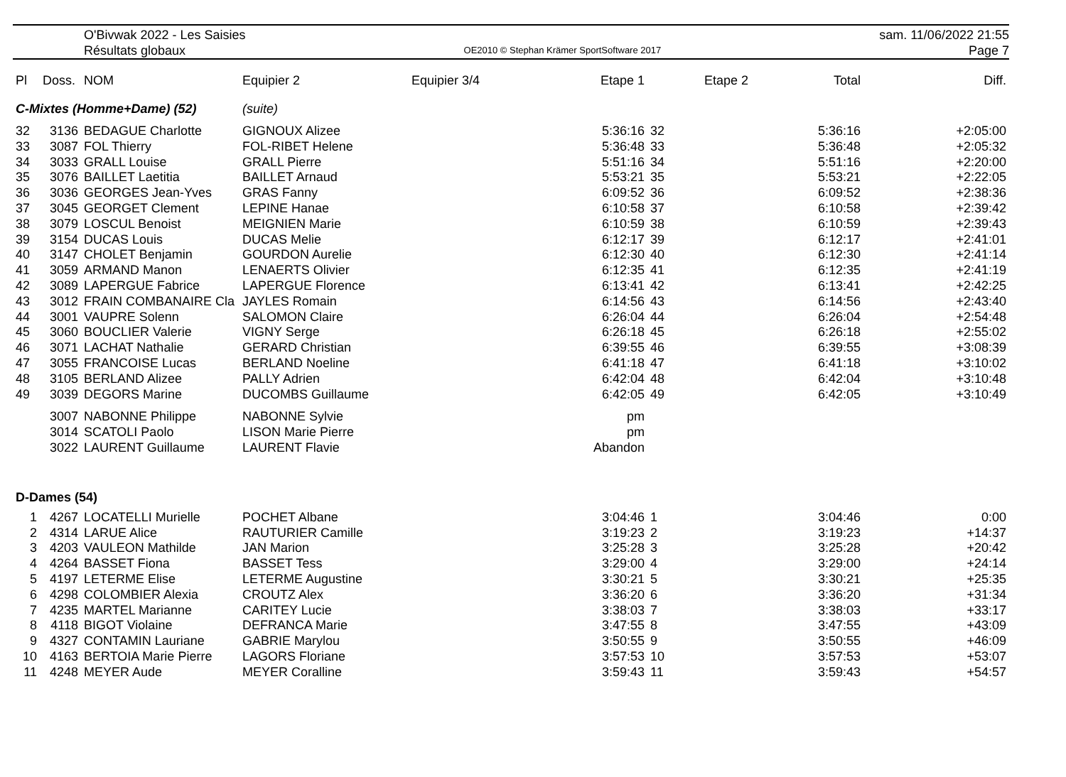O'Bivwak 2022 - Les Saisies
Résultats globaux
OE2010 © Stephan Krämer SportSoftware 2017
sam. 11/06/2022 21:55
Page 7
| Pl | Doss. | NOM | Equipier 2 | Equipier 3/4 | Etape 1 | | Etape 2 | Total | Diff. |
| --- | --- | --- | --- | --- | --- | --- | --- | --- | --- |
| C-Mixtes (Homme+Dame) (52) | | | (suite) | | | | | | |
| 32 | 3136 | BEDAGUE Charlotte | GIGNOUX Alizee | | 5:36:16 | 32 | | 5:36:16 | +2:05:00 |
| 33 | 3087 | FOL Thierry | FOL-RIBET Helene | | 5:36:48 | 33 | | 5:36:48 | +2:05:32 |
| 34 | 3033 | GRALL Louise | GRALL Pierre | | 5:51:16 | 34 | | 5:51:16 | +2:20:00 |
| 35 | 3076 | BAILLET Laetitia | BAILLET Arnaud | | 5:53:21 | 35 | | 5:53:21 | +2:22:05 |
| 36 | 3036 | GEORGES Jean-Yves | GRAS Fanny | | 6:09:52 | 36 | | 6:09:52 | +2:38:36 |
| 37 | 3045 | GEORGET Clement | LEPINE Hanae | | 6:10:58 | 37 | | 6:10:58 | +2:39:42 |
| 38 | 3079 | LOSCUL Benoist | MEIGNIEN Marie | | 6:10:59 | 38 | | 6:10:59 | +2:39:43 |
| 39 | 3154 | DUCAS Louis | DUCAS Melie | | 6:12:17 | 39 | | 6:12:17 | +2:41:01 |
| 40 | 3147 | CHOLET Benjamin | GOURDON Aurelie | | 6:12:30 | 40 | | 6:12:30 | +2:41:14 |
| 41 | 3059 | ARMAND Manon | LENAERTS Olivier | | 6:12:35 | 41 | | 6:12:35 | +2:41:19 |
| 42 | 3089 | LAPERGUE Fabrice | LAPERGUE Florence | | 6:13:41 | 42 | | 6:13:41 | +2:42:25 |
| 43 | 3012 | FRAIN COMBANAIRE Cla | JAYLES Romain | | 6:14:56 | 43 | | 6:14:56 | +2:43:40 |
| 44 | 3001 | VAUPRE Solenn | SALOMON Claire | | 6:26:04 | 44 | | 6:26:04 | +2:54:48 |
| 45 | 3060 | BOUCLIER Valerie | VIGNY Serge | | 6:26:18 | 45 | | 6:26:18 | +2:55:02 |
| 46 | 3071 | LACHAT Nathalie | GERARD Christian | | 6:39:55 | 46 | | 6:39:55 | +3:08:39 |
| 47 | 3055 | FRANCOISE Lucas | BERLAND Noeline | | 6:41:18 | 47 | | 6:41:18 | +3:10:02 |
| 48 | 3105 | BERLAND Alizee | PALLY Adrien | | 6:42:04 | 48 | | 6:42:04 | +3:10:48 |
| 49 | 3039 | DEGORS Marine | DUCOMBS Guillaume | | 6:42:05 | 49 | | 6:42:05 | +3:10:49 |
| | 3007 | NABONNE Philippe | NABONNE Sylvie | | pm | | | | |
| | 3014 | SCATOLI Paolo | LISON Marie Pierre | | pm | | | | |
| | 3022 | LAURENT Guillaume | LAURENT Flavie | | Abandon | | | | |
| D-Dames (54) | | | | | | | | | |
| 1 | 4267 | LOCATELLI Murielle | POCHET Albane | | 3:04:46 | 1 | | 3:04:46 | 0:00 |
| 2 | 4314 | LARUE Alice | RAUTURIER Camille | | 3:19:23 | 2 | | 3:19:23 | +14:37 |
| 3 | 4203 | VAULEON Mathilde | JAN Marion | | 3:25:28 | 3 | | 3:25:28 | +20:42 |
| 4 | 4264 | BASSET Fiona | BASSET Tess | | 3:29:00 | 4 | | 3:29:00 | +24:14 |
| 5 | 4197 | LETERME Elise | LETERME Augustine | | 3:30:21 | 5 | | 3:30:21 | +25:35 |
| 6 | 4298 | COLOMBIER Alexia | CROUTZ Alex | | 3:36:20 | 6 | | 3:36:20 | +31:34 |
| 7 | 4235 | MARTEL Marianne | CARITEY Lucie | | 3:38:03 | 7 | | 3:38:03 | +33:17 |
| 8 | 4118 | BIGOT Violaine | DEFRANCA Marie | | 3:47:55 | 8 | | 3:47:55 | +43:09 |
| 9 | 4327 | CONTAMIN Lauriane | GABRIE Marylou | | 3:50:55 | 9 | | 3:50:55 | +46:09 |
| 10 | 4163 | BERTOIA Marie Pierre | LAGORS Floriane | | 3:57:53 | 10 | | 3:57:53 | +53:07 |
| 11 | 4248 | MEYER Aude | MEYER Coralline | | 3:59:43 | 11 | | 3:59:43 | +54:57 |